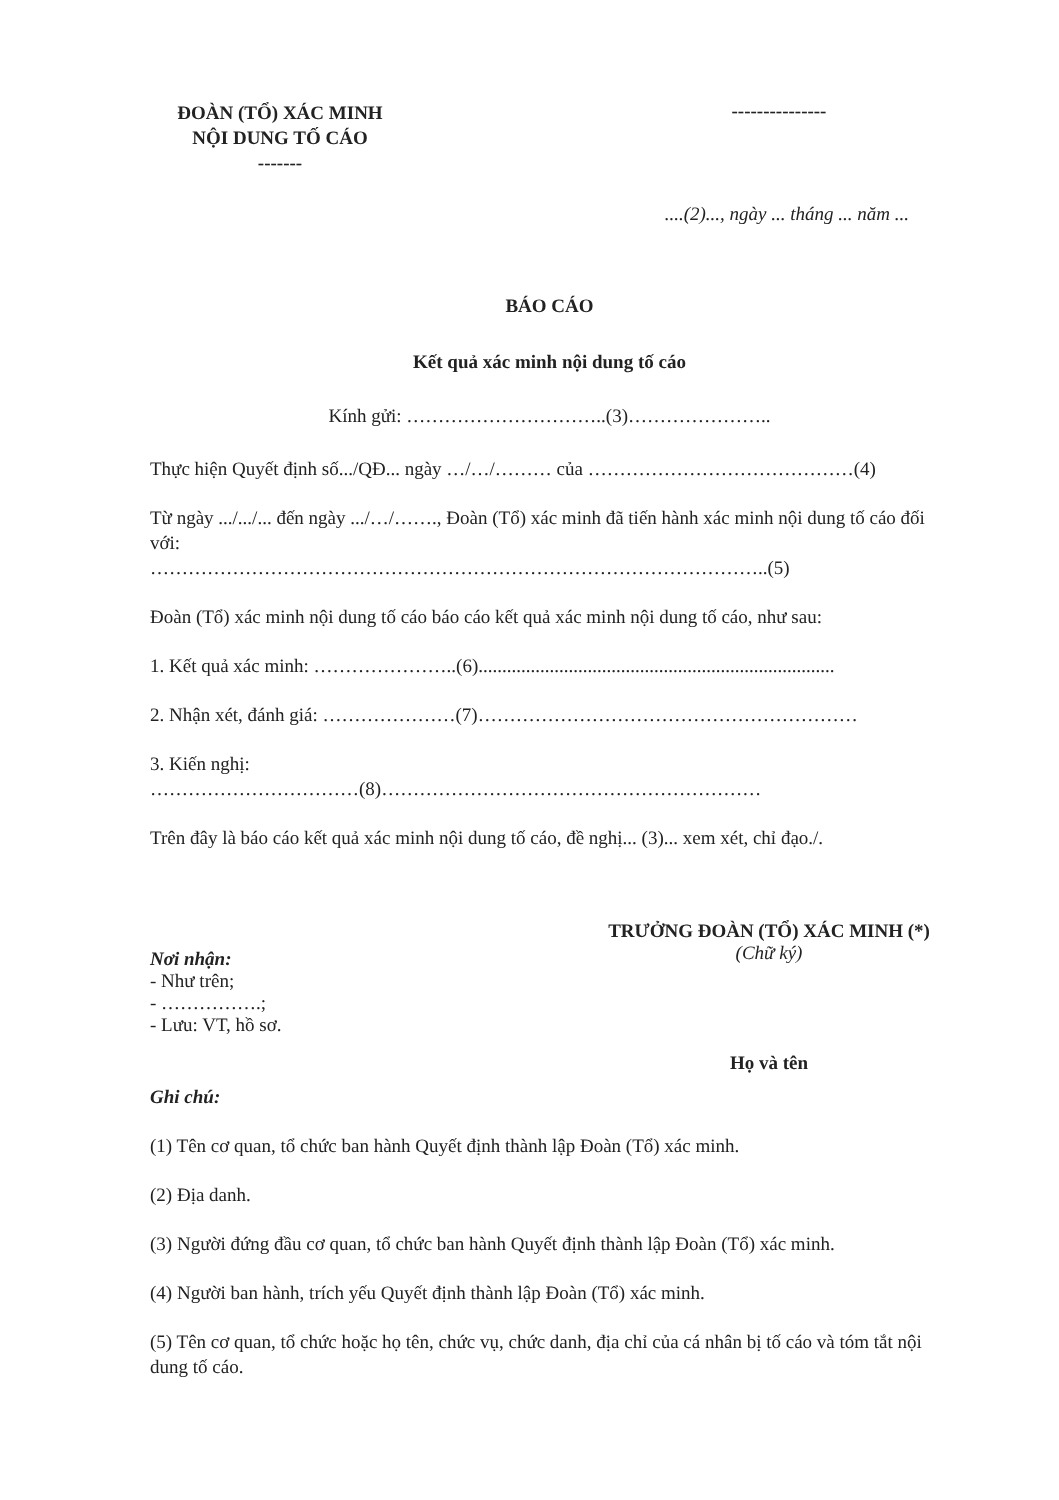ĐOÀN (TỔ) XÁC MINH
NỘI DUNG TỐ CÁO
-------
---------------
....(2)..., ngày ... tháng ... năm ...
BÁO CÁO
Kết quả xác minh nội dung tố cáo
Kính gửi: …………………………..(3)…………………..
Thực hiện Quyết định số.../QĐ... ngày …/…/……… của ……………………………………(4)
Từ ngày .../.../... đến ngày .../…/……., Đoàn (Tổ) xác minh đã tiến hành xác minh nội dung tố cáo đối với:
……………………………………………………………………………………..(5)
Đoàn (Tổ) xác minh nội dung tố cáo báo cáo kết quả xác minh nội dung tố cáo, như sau:
1. Kết quả xác minh: …………………..(6)...........................................................................
2. Nhận xét, đánh giá: …………………(7)……………………………………………………
3. Kiến nghị:
……………………………(8)……………………………………………………
Trên đây là báo cáo kết quả xác minh nội dung tố cáo, đề nghị... (3)... xem xét, chỉ đạo./.
Nơi nhận:
- Như trên;
- …………….;
- Lưu: VT, hồ sơ.
TRƯỞNG ĐOÀN (TỔ) XÁC MINH (*)
(Chữ ký)
Họ và tên
Ghi chú:
(1) Tên cơ quan, tổ chức ban hành Quyết định thành lập Đoàn (Tổ) xác minh.
(2) Địa danh.
(3) Người đứng đầu cơ quan, tổ chức ban hành Quyết định thành lập Đoàn (Tổ) xác minh.
(4) Người ban hành, trích yếu Quyết định thành lập Đoàn (Tổ) xác minh.
(5) Tên cơ quan, tổ chức hoặc họ tên, chức vụ, chức danh, địa chỉ của cá nhân bị tố cáo và tóm tắt nội dung tố cáo.